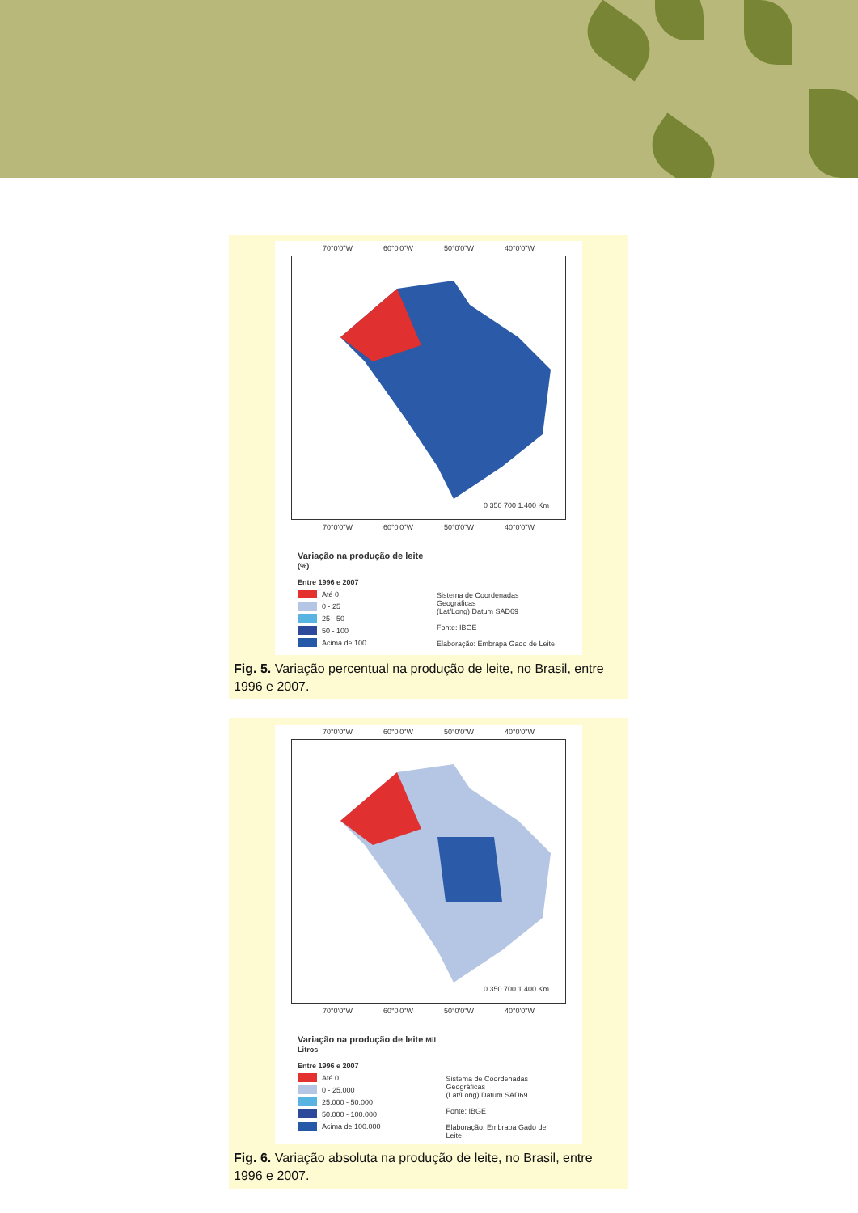70°0'0"W 60°0'0"W 50°0'0"W 40°0'0"W
0 350 700 1.400 Km
70°0'0"W 60°0'0"W 50°0'0"W 40°0'0"W
Variação na produção de leite (%)
Entre 1996 e 2007
Até 0
0 - 25
25 - 50
50 - 100
Acima de 100
Sistema de Coordenadas Geográficas
(Lat/Long) Datum SAD69
Fonte: IBGE
Elaboração: Embrapa Gado de Leite
Fig. 5. Variação percentual na produção de leite, no Brasil, entre 1996 e 2007.
70°0'0"W 60°0'0"W 50°0'0"W 40°0'0"W
0 350 700 1.400 Km
70°0'0"W 60°0'0"W 50°0'0"W 40°0'0"W
Variação na produção de leite Mil Litros
Entre 1996 e 2007
Até 0
0 - 25.000
25.000 - 50.000
50.000 - 100.000
Acima de 100.000
Sistema de Coordenadas Geográficas
(Lat/Long) Datum SAD69
Fonte: IBGE
Elaboração: Embrapa Gado de Leite
Fig. 6. Variação absoluta na produção de leite, no Brasil, entre 1996 e 2007.